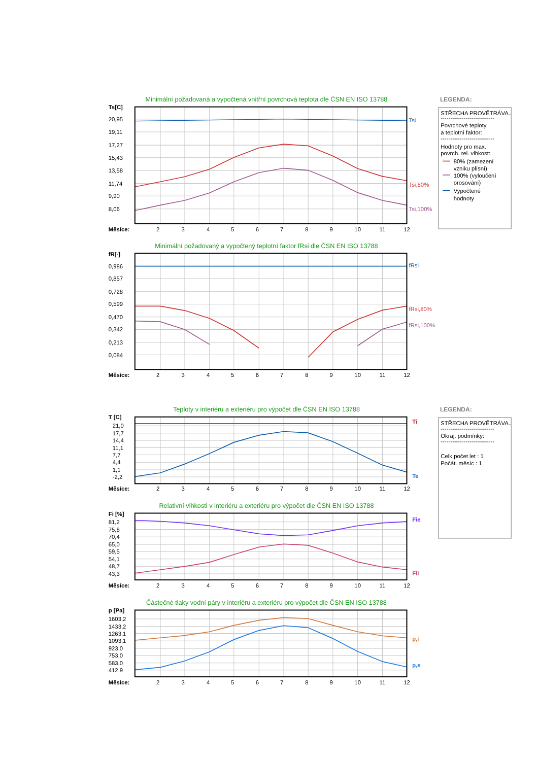Minimální požadovaná a vypočtená vnitřní povrchová teplota dle ČSN EN ISO 13788
Ts[C]
20,95
19,11
17,27
15,43
13,58
11,74
9,90
8,06
Tsi
Tsi,80%
Tsi,100%
Měsíce:
2
3
4
5
6
7
8
9
10
11
12
LEGENDA:
STŘECHA PROVĚTRÁVA..
----------------------------
Povrchové teploty
a teplotní faktor:
----------------------------
Hodnoty pro max.
povrch. rel. vlhkost:
80% (zamezení
vzniku plísní)
100% (vyloučení
orosování)
Vypočtené
hodnoty
Minimální požadovaný a vypočtený teplotní faktor fRsi dle ČSN EN ISO 13788
fR[-]
0,986
0,857
0,728
0,599
0,470
0,342
0,213
0,084
fRsi
fRsi,80%
fRsi,100%
Měsíce:
2
3
4
5
6
7
8
9
10
11
12
Teploty v interiéru a exteriéru pro výpočet dle ČSN EN ISO 13788
LEGENDA:
T [C]
21,0
17,7
14,4
11,1
7,7
4,4
1,1
-2,2
Ti
Te
Měsíce:
2
3
4
5
6
7
8
9
10
11
12
STŘECHA PROVĚTRÁVA..
----------------------------
Okraj. podmínky:
----------------------------
Celk.počet let : 1
Počát. měsíc : 1
Relativní vlhkosti v interiéru a exteriéru pro výpočet dle ČSN EN ISO 13788
Fi [%]
81,2
75,8
70,4
65,0
59,5
54,1
48,7
43,3
Fie
Fii
Měsíce:
2
3
4
5
6
7
8
9
10
11
12
Částečné tlaky vodní páry v interiéru a exteriéru pro výpočet dle ČSN EN ISO 13788
p [Pa]
1603,2
1433,2
1263,1
1093,1
923,0
753,0
583,0
412,9
p,i
p,e
Měsíce:
2
3
4
5
6
7
8
9
10
11
12